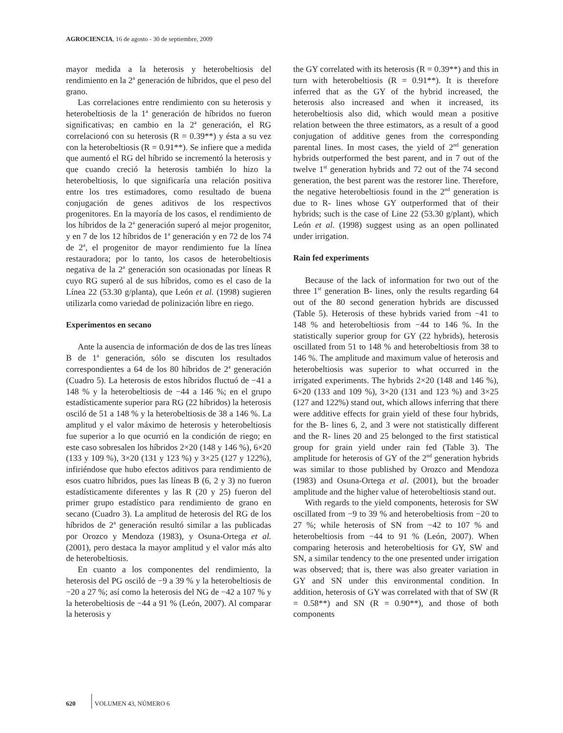AGROCIENCIA, 16 de agosto - 30 de septiembre, 2009
mayor medida a la heterosis y heterobeltiosis del rendimiento en la 2<sup>a</sup> generación de híbridos, que el peso del grano.
Las correlaciones entre rendimiento con su heterosis y heterobeltiosis de la 1<sup>a</sup> generación de híbridos no fueron significativas; en cambio en la 2<sup>a</sup> generación, el RG correlacionó con su heterosis (R = 0.39**) y ésta a su vez con la heterobeltiosis (R = 0.91**). Se infiere que a medida que aumentó el RG del híbrido se incrementó la heterosis y que cuando creció la heterosis también lo hizo la heterobeltiosis, lo que significaría una relación positiva entre los tres estimadores, como resultado de buena conjugación de genes aditivos de los respectivos progenitores. En la mayoría de los casos, el rendimiento de los híbridos de la 2<sup>a</sup> generación superó al mejor progenitor, y en 7 de los 12 híbridos de 1<sup>a</sup> generación y en 72 de los 74 de 2<sup>a</sup>, el progenitor de mayor rendimiento fue la línea restauradora; por lo tanto, los casos de heterobeltiosis negativa de la 2<sup>a</sup> generación son ocasionadas por líneas R cuyo RG superó al de sus híbridos, como es el caso de la Línea 22 (53.30 g/planta), que León et al. (1998) sugieren utilizarla como variedad de polinización libre en riego.
Experimentos en secano
Ante la ausencia de información de dos de las tres líneas B de 1<sup>a</sup> generación, sólo se discuten los resultados correspondientes a 64 de los 80 híbridos de 2<sup>a</sup> generación (Cuadro 5). La heterosis de estos híbridos fluctuó de −41 a 148 % y la heterobeltiosis de −44 a 146 %; en el grupo estadísticamente superior para RG (22 híbridos) la heterosis osciló de 51 a 148 % y la heterobeltiosis de 38 a 146 %. La amplitud y el valor máximo de heterosis y heterobeltiosis fue superior a lo que ocurrió en la condición de riego; en este caso sobresalen los híbridos 2×20 (148 y 146 %), 6×20 (133 y 109 %), 3×20 (131 y 123 %) y 3×25 (127 y 122%), infiriéndose que hubo efectos aditivos para rendimiento de esos cuatro híbridos, pues las líneas B (6, 2 y 3) no fueron estadísticamente diferentes y las R (20 y 25) fueron del primer grupo estadístico para rendimiento de grano en secano (Cuadro 3). La amplitud de heterosis del RG de los híbridos de 2<sup>a</sup> generación resultó similar a las publicadas por Orozco y Mendoza (1983), y Osuna-Ortega et al. (2001), pero destaca la mayor amplitud y el valor más alto de heterobeltiosis.
En cuanto a los componentes del rendimiento, la heterosis del PG osciló de −9 a 39 % y la heterobeltiosis de −20 a 27 %; así como la heterosis del NG de −42 a 107 % y la heterobeltiosis de −44 a 91 % (León, 2007). Al comparar la heterosis y
the GY correlated with its heterosis (R = 0.39**) and this in turn with heterobeltiosis (R = 0.91**). It is therefore inferred that as the GY of the hybrid increased, the heterosis also increased and when it increased, its heterobeltiosis also did, which would mean a positive relation between the three estimators, as a result of a good conjugation of additive genes from the corresponding parental lines. In most cases, the yield of 2<sup>nd</sup> generation hybrids outperformed the best parent, and in 7 out of the twelve 1<sup>st</sup> generation hybrids and 72 out of the 74 second generation, the best parent was the restorer line. Therefore, the negative heterobeltiosis found in the 2<sup>nd</sup> generation is due to R- lines whose GY outperformed that of their hybrids; such is the case of Line 22 (53.30 g/plant), which León et al. (1998) suggest using as an open pollinated under irrigation.
Rain fed experiments
Because of the lack of information for two out of the three 1<sup>st</sup> generation B- lines, only the results regarding 64 out of the 80 second generation hybrids are discussed (Table 5). Heterosis of these hybrids varied from −41 to 148 % and heterobeltiosis from −44 to 146 %. In the statistically superior group for GY (22 hybrids), heterosis oscillated from 51 to 148 % and heterobeltiosis from 38 to 146 %. The amplitude and maximum value of heterosis and heterobeltiosis was superior to what occurred in the irrigated experiments. The hybrids 2×20 (148 and 146 %), 6×20 (133 and 109 %), 3×20 (131 and 123 %) and 3×25 (127 and 122%) stand out, which allows inferring that there were additive effects for grain yield of these four hybrids, for the B- lines 6, 2, and 3 were not statistically different and the R- lines 20 and 25 belonged to the first statistical group for grain yield under rain fed (Table 3). The amplitude for heterosis of GY of the 2<sup>nd</sup> generation hybrids was similar to those published by Orozco and Mendoza (1983) and Osuna-Ortega et al. (2001), but the broader amplitude and the higher value of heterobeltiosis stand out.
With regards to the yield components, heterosis for SW oscillated from −9 to 39 % and heterobeltiosis from −20 to 27 %; while heterosis of SN from −42 to 107 % and heterobeltiosis from −44 to 91 % (León, 2007). When comparing heterosis and heterobeltiosis for GY, SW and SN, a similar tendency to the one presented under irrigation was observed; that is, there was also greater variation in GY and SN under this environmental condition. In addition, heterosis of GY was correlated with that of SW (R = 0.58**) and SN (R = 0.90**), and those of both components
620 VOLUMEN 43, NÚMERO 6